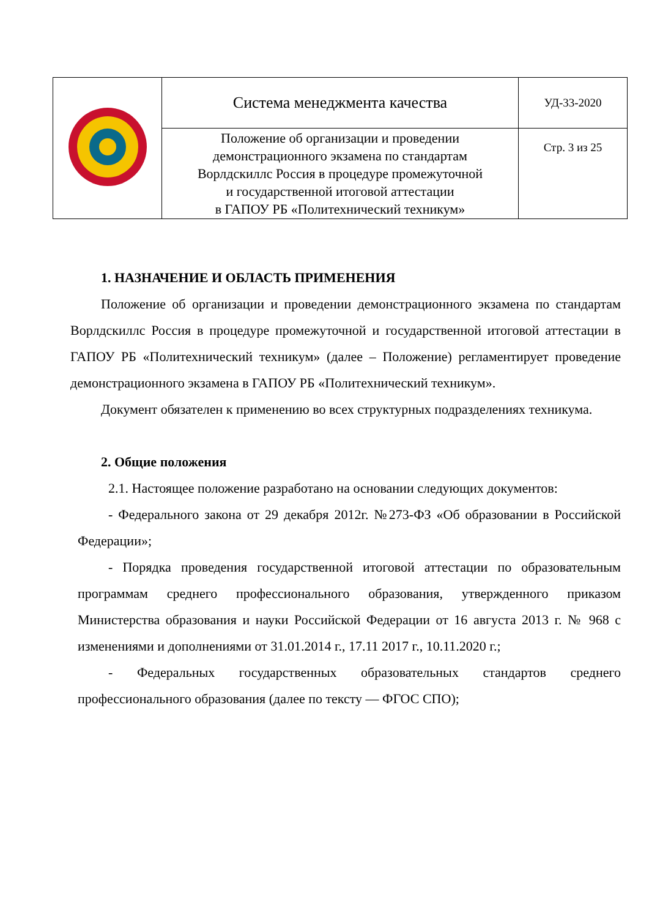| | Система менеджмента качества | УД-33-2020 |
| | Положение об организации и проведении демонстрационного экзамена по стандартам Ворлдскиллс Россия в процедуре промежуточной и государственной итоговой аттестации в ГАПОУ РБ «Политехнический техникум» | Стр. 3 из 25 |
1. НАЗНАЧЕНИЕ И ОБЛАСТЬ ПРИМЕНЕНИЯ
Положение об организации и проведении демонстрационного экзамена по стандартам Ворлдскиллс Россия в процедуре промежуточной и государственной итоговой аттестации в ГАПОУ РБ «Политехнический техникум» (далее – Положение) регламентирует проведение демонстрационного экзамена в ГАПОУ РБ «Политехнический техникум».
Документ обязателен к применению во всех структурных подразделениях техникума.
2. Общие положения
2.1. Настоящее положение разработано на основании следующих документов:
- Федерального закона от 29 декабря 2012г. №273-ФЗ «Об образовании в Российской Федерации»;
- Порядка проведения государственной итоговой аттестации по образовательным программам среднего профессионального образования, утвержденного приказом Министерства образования и науки Российской Федерации от 16 августа 2013 г. № 968 с изменениями и дополнениями от 31.01.2014 г., 17.11 2017 г., 10.11.2020 г.;
- Федеральных государственных образовательных стандартов среднего профессионального образования (далее по тексту — ФГОС СПО);